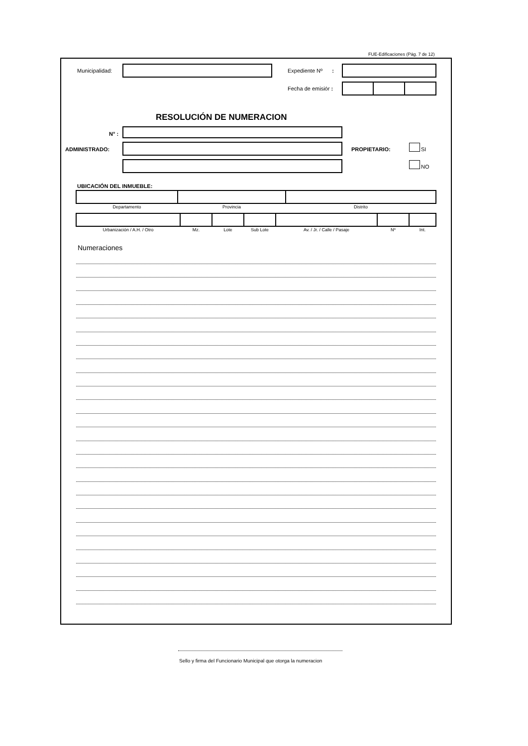FUE-Edificaciones (Pág. 7 de 12)
Municipalidad: Expediente Nº :
Fecha de emisiór :
RESOLUCIÓN DE NUMERACION
N° :
ADMINISTRADO: PROPIETARIO: SI
NO
UBICACIÓN DEL INMUEBLE:
| Departamento | Provincia | Distrito |
| Urbanización / A.H. / Otro | Mz. | Lote | Sub Lote | Av. / Jr. / Calle / Pasaje | Nº | Int. |
Numeraciones
Sello y firma del Funcionario Municipal que otorga la numeracion